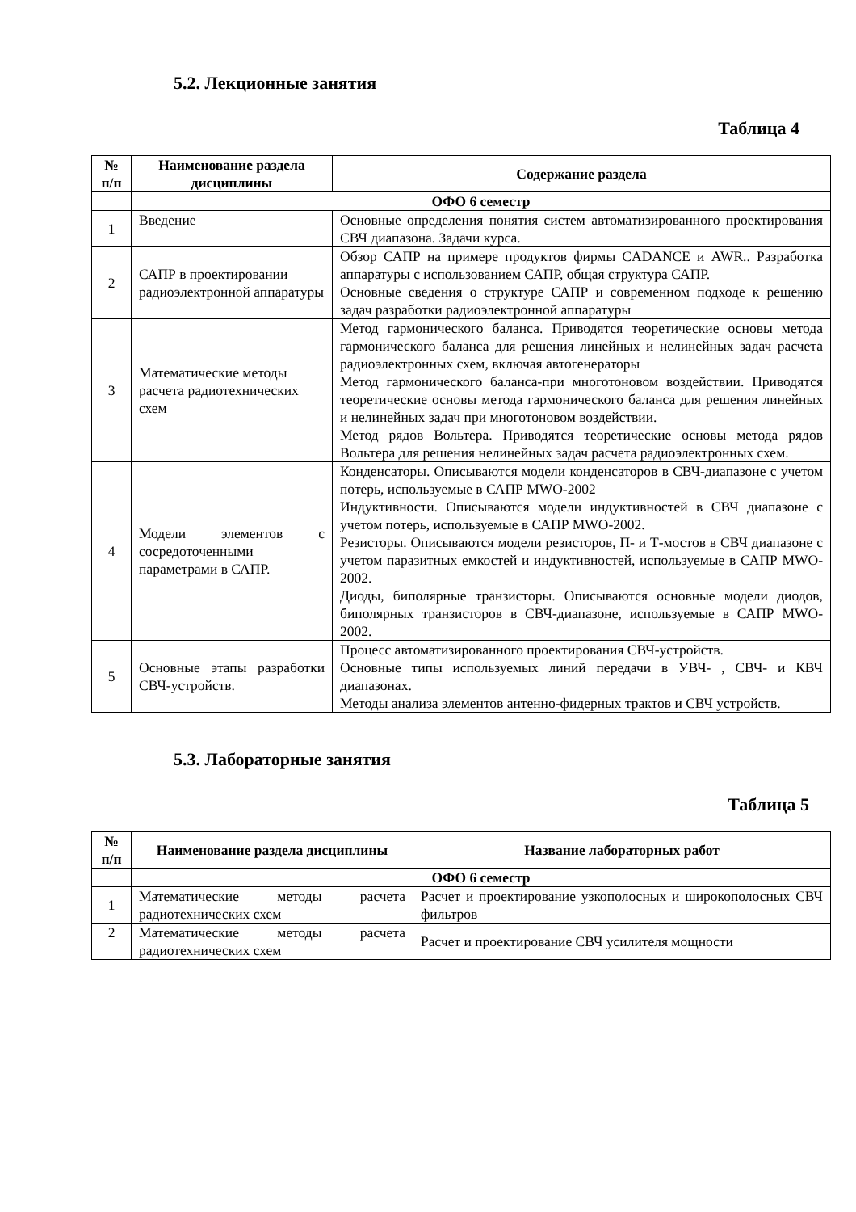5.2. Лекционные занятия
Таблица 4
| № п/п | Наименование раздела дисциплины | Содержание раздела |
| --- | --- | --- |
| | ОФО 6 семестр | |
| 1 | Введение | Основные определения понятия систем автоматизированного проектирования СВЧ диапазона. Задачи курса. |
| 2 | САПР в проектировании радиоэлектронной аппаратуры | Обзор САПР на примере продуктов фирмы CADANCE и AWR.. Разработка аппаратуры с использованием САПР, общая структура САПР. Основные сведения о структуре САПР и современном подходе к решению задач разработки радиоэлектронной аппаратуры |
| 3 | Математические методы расчета радиотехнических схем | Метод гармонического баланса. Приводятся теоретические основы метода гармонического баланса для решения линейных и нелинейных задач расчета радиоэлектронных схем, включая автогенераторы Метод гармонического баланса-при многотоновом воздействии. Приводятся теоретические основы метода гармонического баланса для решения линейных и нелинейных задач при многотоновом воздействии. Метод рядов Вольтера. Приводятся теоретические основы метода рядов Вольтера для решения нелинейных задач расчета радиоэлектронных схем. |
| 4 | Модели элементов с сосредоточенными параметрами в САПР. | Конденсаторы. Описываются модели конденсаторов в СВЧ-диапазоне с учетом потерь, используемые в САПР MWO-2002 Индуктивности. Описываются модели индуктивностей в СВЧ диапазоне с учетом потерь, используемые в САПР MWO-2002. Резисторы. Описываются модели резисторов, П- и Т-мостов в СВЧ диапазоне с учетом паразитных емкостей и индуктивностей, используемые в САПР MWO-2002. Диоды, биполярные транзисторы. Описываются основные модели диодов, биполярных транзисторов в СВЧ-диапазоне, используемые в САПР MWO-2002. |
| 5 | Основные этапы разработки СВЧ-устройств. | Процесс автоматизированного проектирования СВЧ-устройств. Основные типы используемых линий передачи в УВЧ- , СВЧ- и КВЧ диапазонах. Методы анализа элементов антенно-фидерных трактов и СВЧ устройств. |
5.3. Лабораторные занятия
Таблица 5
| № п/п | Наименование раздела дисциплины | Название лабораторных работ |
| --- | --- | --- |
| | ОФО 6 семестр | |
| 1 | Математические методы расчета радиотехнических схем | Расчет и проектирование узкополосных и широкополосных СВЧ фильтров |
| 2 | Математические методы расчета радиотехнических схем | Расчет и проектирование СВЧ усилителя мощности |